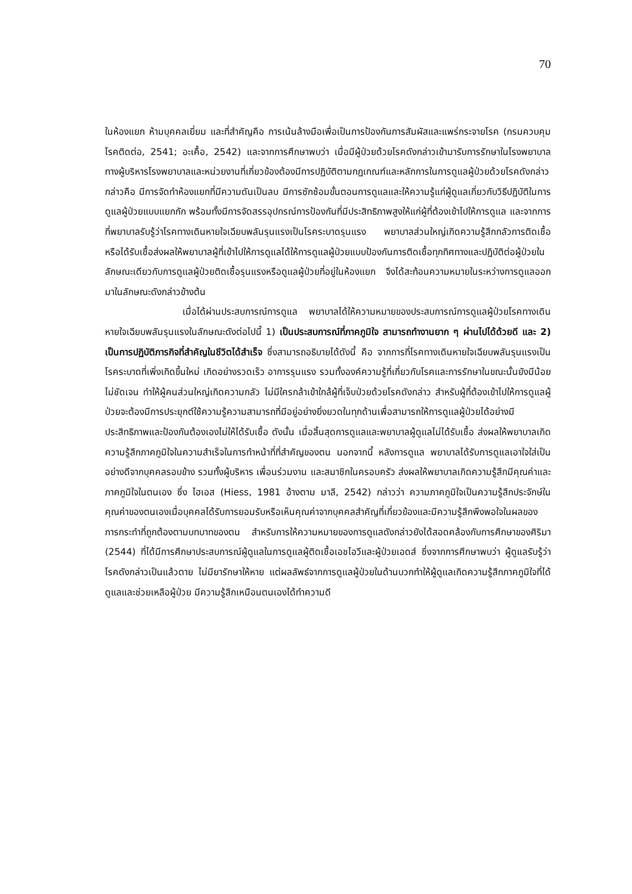70
ในห้องแยก ห้ามบุคคลเยี่ยม และที่สำคัญคือ การเน้นล้างมือเพื่อเป็นการป้องกันการสัมผัสและแพร่กระจายโรค (กรมควบคุมโรคติดต่อ, 2541; อะเคื้อ, 2542) และจากการศึกษาพบว่า เมื่อมีผู้ป่วยด้วยโรคดังกล่าวเข้ามารับการรักษาในโรงพยาบาล ทางผู้บริหารโรงพยาบาลและหน่วยงานที่เกี่ยวข้องต้องมีการปฏิบัติตามกฏเกณฑ์และหลักการในการดูแลผู้ป่วยด้วยโรคดังกล่าว กล่าวคือ มีการจัดทำห้องแยกที่มีความดันเป็นลบ มีการซักซ้อมขั้นตอนการดูแลและให้ความรู้แก่ผู้ดูแลเกี่ยวกับวิธีปฏิบัติในการดูแลผู้ป่วยแบบแยกกัก พร้อมทั้งมีการจัดสรรอุปกรณ์การป้องกันที่มีประสิทธิภาพสูงให้แก่ผู้ที่ต้องเข้าไปให้การดูแล และจากการที่พยาบาลรับรู้ว่าโรคทางเดินหายใจเฉียบพลันรุนแรงเป็นโรคระบาดรุนแรง พยาบาลส่วนใหญ่เกิดความรู้สึกกลัวการติดเชื้อหรือได้รับเชื้อส่งผลให้พยาบาลผู้ที่เข้าไปให้การดูแลได้ให้การดูแลผู้ป่วยแบบป้องกันการติดเชื้อทุกทิศทางและปฏิบัติต่อผู้ป่วยในลักษณะเดียวกับการดูแลผู้ป่วยติดเชื้อรุนแรงหรือดูแลผู้ป่วยที่อยู่ในห้องแยก จึงได้สะท้อนความหมายในระหว่างการดูแลออกมาในลักษณะดังกล่าวข้างต้น
เมื่อได้ผ่านประสบการณ์การดูแล พยาบาลได้ให้ความหมายของประสบการณ์การดูแลผู้ป่วยโรคทางเดินหายใจเฉียบพลันรุนแรงในลักษณะดังต่อไปนี้ 1) เป็นประสบการณ์ที่ภาคภูมิใจ สามารถทำงานยาก ๆ ผ่านไปได้ด้วยดี และ 2) เป็นการปฏิบัติภารกิจที่สำคัญในชีวิตได้สำเร็จ ซึ่งสามารถอธิบายได้ดังนี้ คือ จากการที่โรคทางเดินหายใจเฉียบพลันรุนแรงเป็นโรคระบาดที่เพิ่งเกิดขึ้นใหม่ เกิดอย่างรวดเร็ว อาการรุนแรง รวมทั้งองค์ความรู้ที่เกี่ยวกับโรคและการรักษาในขณะนั้นยังมีน้อย ไม่ชัดเจน ทำให้ผู้คนส่วนใหญ่เกิดความกลัว ไม่มีใครกล้าเข้าใกล้ผู้ที่เจ็บป่วยด้วยโรคดังกล่าว สำหรับผู้ที่ต้องเข้าไปให้การดูแลผู้ป่วยจะต้องมีการประยุกต์ใช้ความรู้ความสามารถที่มีอยู่อย่างยิ่งยวดในทุกด้านเพื่อสามารถให้การดูแลผู้ป่วยได้อย่างมีประสิทธิภาพและป้องกันต้องเองไม่ให้ได้รับเชื้อ ดังนั้น เมื่อสิ้นสุดการดูแลและพยาบาลผู้ดูแลไม่ได้รับเชื้อ ส่งผลให้พยาบาลเกิดความรู้สึกภาคภูมิใจในความสำเร็จในการทำหน้าที่ที่สำคัญของตน นอกจากนี้ หลังการดูแล พยาบาลได้รับการดูแลเอาใจใส่เป็นอย่างดีจากบุคคลรอบข้าง รวมทั้งผู้บริหาร เพื่อนร่วมงาน และสมาชิกในครอบครัว ส่งผลให้พยาบาลเกิดความรู้สึกมีคุณค่าและภาคภูมิใจในตนเอง ซึ่ง ไฮเอส (Hiess, 1981 อ้างตาม มาลี, 2542) กล่าวว่า ความภาคภูมิใจเป็นความรู้สึกประจักษ์ในคุณค่าของตนเองเมื่อบุคคลได้รับการยอมรับหรือเห็นคุณค่าจากบุคคลสำคัญที่เกี่ยวข้องและมีความรู้สึกพึงพอใจในผลของการกระทำที่ถูกต้องตามบทบาทของตน สำหรับการให้ความหมายของการดูแลดังกล่าวยังได้สอดคล้องกับการศึกษาของศิริมา (2544) ที่ได้มีการศึกษาประสบการณ์ผู้ดูแลในการดูแลผู้ติดเชื้อเอชไอวีและผู้ป่วยเอดส์ ซึ่งจากการศึกษาพบว่า ผู้ดูแลรับรู้ว่าโรคดังกล่าวเป็นแล้วตาย ไม่มียารักษาให้หาย แต่ผลลัพธ์จากการดูแลผู้ป่วยในด้านบวกทำให้ผู้ดูแลเกิดความรู้สึกภาคภูมิใจที่ได้ดูแลและช่วยเหลือผู้ป่วย มีความรู้สึกเหมือนตนเองได้ทำความดี